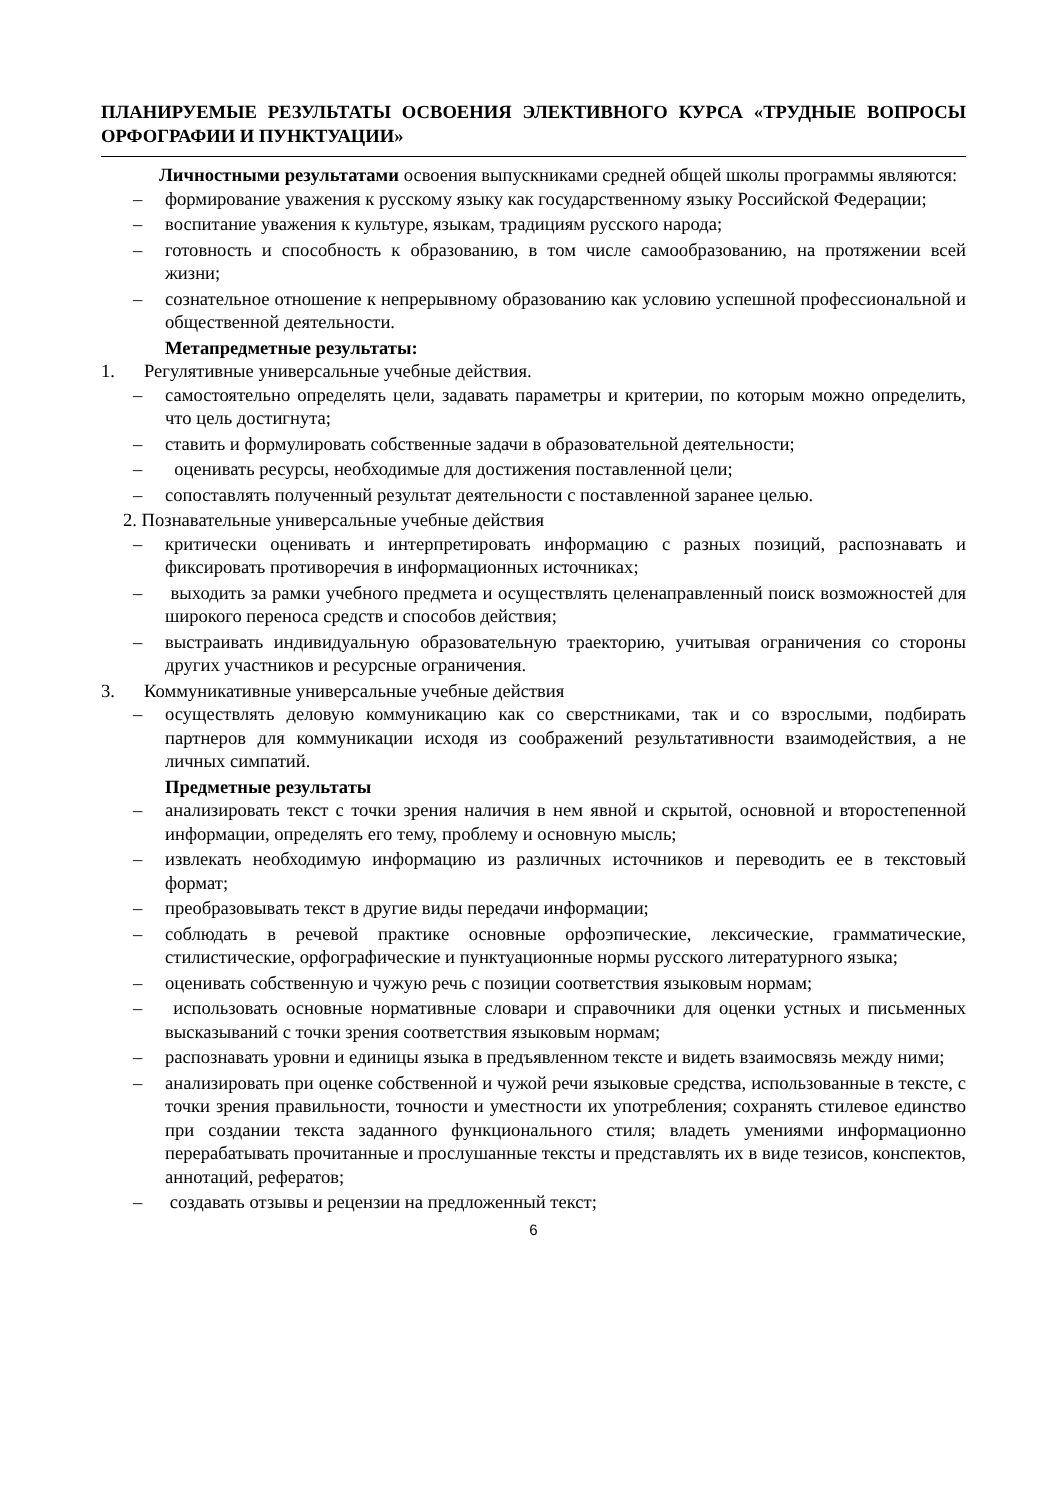ПЛАНИРУЕМЫЕ РЕЗУЛЬТАТЫ ОСВОЕНИЯ ЭЛЕКТИВНОГО КУРСА «ТРУДНЫЕ ВОПРОСЫ ОРФОГРАФИИ И ПУНКТУАЦИИ»
Личностными результатами освоения выпускниками средней общей школы программы являются:
– формирование уважения к русскому языку как государственному языку Российской Федерации;
– воспитание уважения к культуре, языкам, традициям русского народа;
– готовность и способность к образованию, в том числе самообразованию, на протяжении всей жизни;
– сознательное отношение к непрерывному образованию как условию успешной профессиональной и общественной деятельности.
Метапредметные результаты:
1. Регулятивные универсальные учебные действия.
– самостоятельно определять цели, задавать параметры и критерии, по которым можно определить, что цель достигнута;
– ставить и формулировать собственные задачи в образовательной деятельности;
– оценивать ресурсы, необходимые для достижения поставленной цели;
– сопоставлять полученный результат деятельности с поставленной заранее целью.
2. Познавательные универсальные учебные действия
– критически оценивать и интерпретировать информацию с разных позиций, распознавать и фиксировать противоречия в информационных источниках;
– выходить за рамки учебного предмета и осуществлять целенаправленный поиск возможностей для широкого переноса средств и способов действия;
– выстраивать индивидуальную образовательную траекторию, учитывая ограничения со стороны других участников и ресурсные ограничения.
3. Коммуникативные универсальные учебные действия
– осуществлять деловую коммуникацию как со сверстниками, так и со взрослыми, подбирать партнеров для коммуникации исходя из соображений результативности взаимодействия, а не личных симпатий.
Предметные результаты
– анализировать текст с точки зрения наличия в нем явной и скрытой, основной и второстепенной информации, определять его тему, проблему и основную мысль;
– извлекать необходимую информацию из различных источников и переводить ее в текстовый формат;
– преобразовывать текст в другие виды передачи информации;
– соблюдать в речевой практике основные орфоэпические, лексические, грамматические, стилистические, орфографические и пунктуационные нормы русского литературного языка;
– оценивать собственную и чужую речь с позиции соответствия языковым нормам;
– использовать основные нормативные словари и справочники для оценки устных и письменных высказываний с точки зрения соответствия языковым нормам;
– распознавать уровни и единицы языка в предъявленном тексте и видеть взаимосвязь между ними;
– анализировать при оценке собственной и чужой речи языковые средства, использованные в тексте, с точки зрения правильности, точности и уместности их употребления; сохранять стилевое единство при создании текста заданного функционального стиля; владеть умениями информационно перерабатывать прочитанные и прослушанные тексты и представлять их в виде тезисов, конспектов, аннотаций, рефератов;
– создавать отзывы и рецензии на предложенный текст;
6